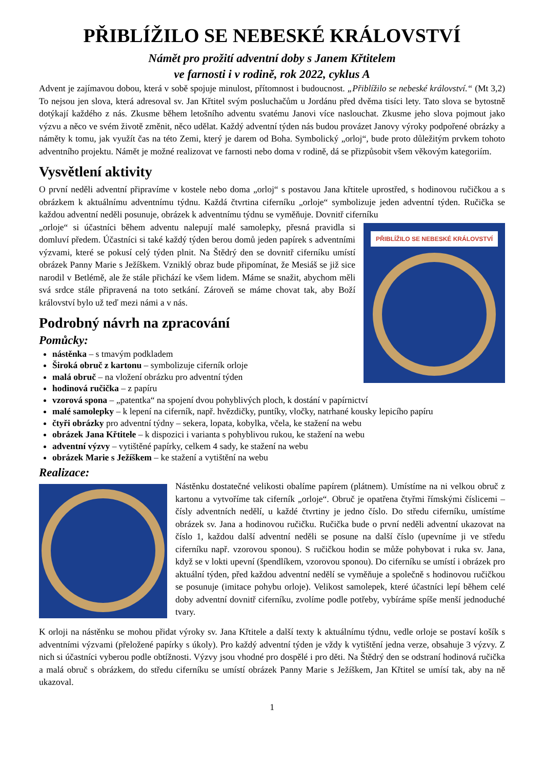PŘIBLÍŽILO SE NEBESKÉ KRÁLOVSTVÍ
Námět pro prožití adventní doby s Janem Křtitelem
ve farnosti i v rodině, rok 2022, cyklus A
Advent je zajímavou dobou, která v sobě spojuje minulost, přítomnost i budoucnost. „Přiblížilo se nebeské království.“ (Mt 3,2) To nejsou jen slova, která adresoval sv. Jan Křtitel svým posluchačům u Jordánu před dvěma tisíci lety. Tato slova se bytostně dotýkají každého z nás. Zkusme během letošního adventu svatému Janovi více naslouchat. Zkusme jeho slova pojmout jako výzvu a něco ve svém životě změnit, něco udělat. Každý adventní týden nás budou provázet Janovy výroky podpořené obrázky a náměty k tomu, jak využít čas na této Zemi, který je darem od Boha. Symbolický „orloj“, bude proto důležitým prvkem tohoto adventního projektu. Námět je možné realizovat ve farnosti nebo doma v rodině, dá se přizpůsobit všem věkovým kategoriím.
Vysvětlení aktivity
O první neděli adventní připravíme v kostele nebo doma „orloj“ s postavou Jana křtitele uprostřed, s hodinovou ručičkou a s obrázkem k aktuálnímu adventnímu týdnu. Každá čtvrtina ciferníku „orloje“ symbolizuje jeden adventní týden. Ručička se každou adventní neděli posunuje, obrázek k adventnímu týdnu se vyměňuje. Dovnitř ciferníku
PŘIBLÍŽILO SE NEBESKÉ KRÁLOVSTVÍ
„orloje“ si účastníci během adventu nalepují malé samolepky, přesná pravidla si domluví předem. Účastníci si také každý týden berou domů jeden papírek s adventními výzvami, které se pokusí celý týden plnit. Na Štědrý den se dovnitř ciferníku umístí obrázek Panny Marie s Ježíškem. Vzniklý obraz bude připomínat, že Mesiáš se již sice narodil v Betlémě, ale že stále přichází ke všem lidem. Máme se snažit, abychom měli svá srdce stále připravená na toto setkání. Zároveň se máme chovat tak, aby Boží království bylo už teď mezi námi a v nás.
Podrobný návrh na zpracování
Pomůcky:
nástěnka – s tmavým podkladem
Široká obruč z kartonu – symbolizuje ciferník orloje
malá obruč – na vložení obrázku pro adventní týden
hodinová ručička – z papíru
vzorová spona – „patentka“ na spojení dvou pohyblivých ploch, k dostání v papírnictví
malé samolepky – k lepení na ciferník, např. hvězdičky, puntíky, vločky, natrhané kousky lepicího papíru
čtyři obrázky pro adventní týdny – sekera, lopata, kobylka, včela, ke stažení na webu
obrázek Jana Křtitele – k dispozici i varianta s pohyblivou rukou, ke stažení na webu
adventní výzvy – vytištěné papírky, celkem 4 sady, ke stažení na webu
obrázek Marie s Ježíškem – ke stažení a vytištění na webu
Realizace:
Nástěnku dostatečné velikosti obalíme papírem (plátnem). Umístíme na ni velkou obruč z kartonu a vytvoříme tak ciferník „orloje“. Obruč je opatřena čtyřmi římskými číslicemi – čísly adventních nedělí, u každé čtvrtiny je jedno číslo. Do středu ciferníku, umístíme obrázek sv. Jana a hodinovou ručičku. Ručička bude o první neděli adventní ukazovat na číslo 1, každou další adventní neděli se posune na další číslo (upevníme ji ve středu ciferníku např. vzorovou sponou). S ručičkou hodin se může pohybovat i ruka sv. Jana, když se v lokti upevní (špendlíkem, vzorovou sponou). Do ciferníku se umístí i obrázek pro aktuální týden, před každou adventní nedělí se vyměňuje a společně s hodinovou ručičkou se posunuje (imitace pohybu orloje). Velikost samolepek, které účastníci lepí během celé doby adventní dovnitř ciferníku, zvolíme podle potřeby, vybíráme spíše menší jednoduché tvary.
K orloji na nástěnku se mohou přidat výroky sv. Jana Křtitele a další texty k aktuálnímu týdnu, vedle orloje se postaví košík s adventními výzvami (přeložené papírky s úkoly). Pro každý adventní týden je vždy k vytištění jedna verze, obsahuje 3 výzvy. Z nich si účastníci vyberou podle obtížnosti. Výzvy jsou vhodné pro dospělé i pro děti. Na Štědrý den se odstraní hodinová ručička a malá obruč s obrázkem, do středu ciferníku se umístí obrázek Panny Marie s Ježíškem, Jan Křtitel se umísí tak, aby na ně ukazoval.
1